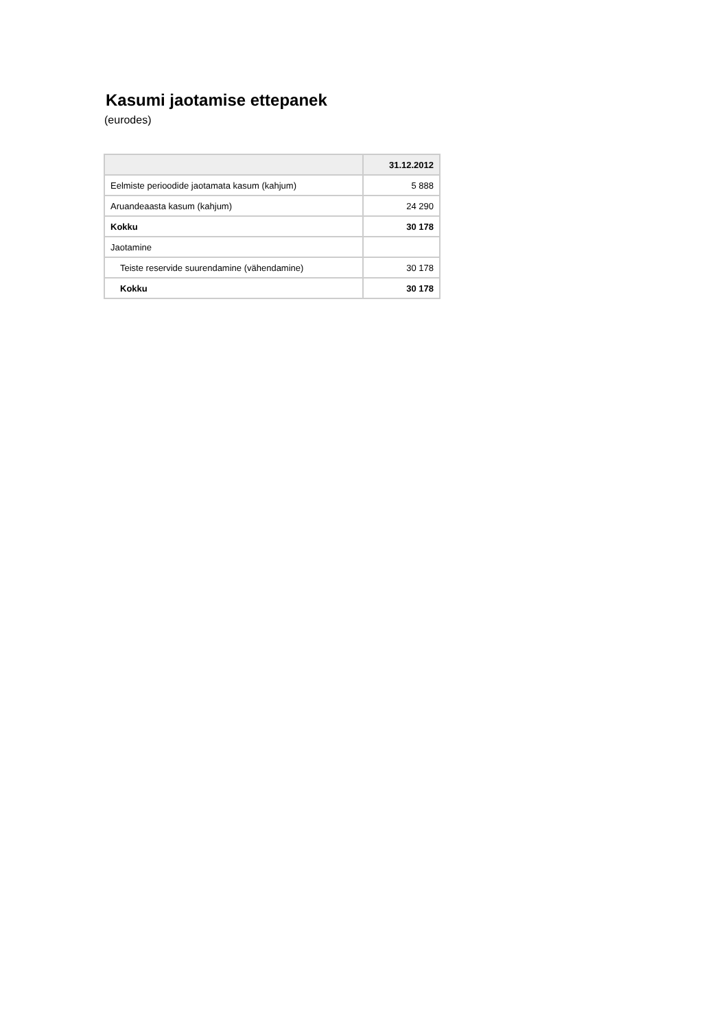Kasumi jaotamise ettepanek
(eurodes)
| | 31.12.2012 |
| --- | --- |
| Eelmiste perioodide jaotamata kasum (kahjum) | 5 888 |
| Aruandeaasta kasum (kahjum) | 24 290 |
| Kokku | 30 178 |
| Jaotamine | |
| Teiste reservide suurendamine (vähendamine) | 30 178 |
| Kokku | 30 178 |